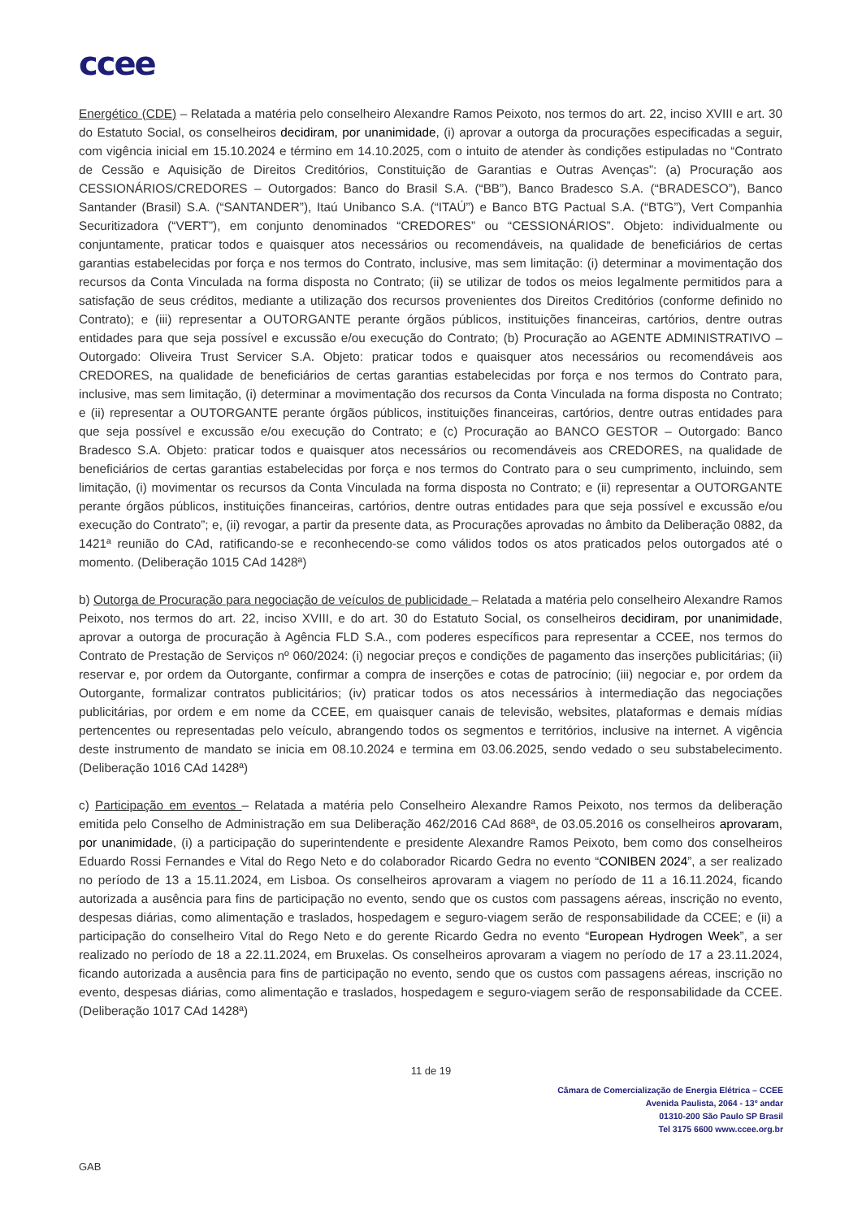ccee
Energético (CDE) – Relatada a matéria pelo conselheiro Alexandre Ramos Peixoto, nos termos do art. 22, inciso XVIII e art. 30 do Estatuto Social, os conselheiros decidiram, por unanimidade, (i) aprovar a outorga da procurações especificadas a seguir, com vigência inicial em 15.10.2024 e término em 14.10.2025, com o intuito de atender às condições estipuladas no “Contrato de Cessão e Aquisição de Direitos Creditórios, Constituição de Garantias e Outras Avenças”: (a) Procuração aos CESSIONÁRIOS/CREDORES – Outorgados: Banco do Brasil S.A. (“BB”), Banco Bradesco S.A. (“BRADESCO”), Banco Santander (Brasil) S.A. (“SANTANDER”), Itaú Unibanco S.A. (“ITAÚ”) e Banco BTG Pactual S.A. (“BTG”), Vert Companhia Securitizadora (“VERT”), em conjunto denominados “CREDORES” ou “CESSIONÁRIOS”. Objeto: individualmente ou conjuntamente, praticar todos e quaisquer atos necessários ou recomendáveis, na qualidade de beneficiários de certas garantias estabelecidas por força e nos termos do Contrato, inclusive, mas sem limitação: (i) determinar a movimentação dos recursos da Conta Vinculada na forma disposta no Contrato; (ii) se utilizar de todos os meios legalmente permitidos para a satisfação de seus créditos, mediante a utilização dos recursos provenientes dos Direitos Creditórios (conforme definido no Contrato); e (iii) representar a OUTORGANTE perante órgãos públicos, instituições financeiras, cartórios, dentre outras entidades para que seja possível e excussão e/ou execução do Contrato; (b) Procuração ao AGENTE ADMINISTRATIVO – Outorgado: Oliveira Trust Servicer S.A. Objeto: praticar todos e quaisquer atos necessários ou recomendáveis aos CREDORES, na qualidade de beneficiários de certas garantias estabelecidas por força e nos termos do Contrato para, inclusive, mas sem limitação, (i) determinar a movimentação dos recursos da Conta Vinculada na forma disposta no Contrato; e (ii) representar a OUTORGANTE perante órgãos públicos, instituições financeiras, cartórios, dentre outras entidades para que seja possível e excussão e/ou execução do Contrato; e (c) Procuração ao BANCO GESTOR – Outorgado: Banco Bradesco S.A. Objeto: praticar todos e quaisquer atos necessários ou recomendáveis aos CREDORES, na qualidade de beneficiários de certas garantias estabelecidas por força e nos termos do Contrato para o seu cumprimento, incluindo, sem limitação, (i) movimentar os recursos da Conta Vinculada na forma disposta no Contrato; e (ii) representar a OUTORGANTE perante órgãos públicos, instituições financeiras, cartórios, dentre outras entidades para que seja possível e excussão e/ou execução do Contrato”; e, (ii) revogar, a partir da presente data, as Procurações aprovadas no âmbito da Deliberação 0882, da 1421ª reunião do CAd, ratificando-se e reconhecendo-se como válidos todos os atos praticados pelos outorgados até o momento. (Deliberação 1015 CAd 1428ª)
b) Outorga de Procuração para negociação de veículos de publicidade – Relatada a matéria pelo conselheiro Alexandre Ramos Peixoto, nos termos do art. 22, inciso XVIII, e do art. 30 do Estatuto Social, os conselheiros decidiram, por unanimidade, aprovar a outorga de procuração à Agência FLD S.A., com poderes específicos para representar a CCEE, nos termos do Contrato de Prestação de Serviços nº 060/2024: (i) negociar preços e condições de pagamento das inserções publicitárias; (ii) reservar e, por ordem da Outorgante, confirmar a compra de inserções e cotas de patrocínio; (iii) negociar e, por ordem da Outorgante, formalizar contratos publicitários; (iv) praticar todos os atos necessários à intermediação das negociações publicitárias, por ordem e em nome da CCEE, em quaisquer canais de televisão, websites, plataformas e demais mídias pertencentes ou representadas pelo veículo, abrangendo todos os segmentos e territórios, inclusive na internet. A vigência deste instrumento de mandato se inicia em 08.10.2024 e termina em 03.06.2025, sendo vedado o seu substabelecimento. (Deliberação 1016 CAd 1428ª)
c) Participação em eventos – Relatada a matéria pelo Conselheiro Alexandre Ramos Peixoto, nos termos da deliberação emitida pelo Conselho de Administração em sua Deliberação 462/2016 CAd 868ª, de 03.05.2016 os conselheiros aprovaram, por unanimidade, (i) a participação do superintendente e presidente Alexandre Ramos Peixoto, bem como dos conselheiros Eduardo Rossi Fernandes e Vital do Rego Neto e do colaborador Ricardo Gedra no evento “CONIBEN 2024”, a ser realizado no período de 13 a 15.11.2024, em Lisboa. Os conselheiros aprovaram a viagem no período de 11 a 16.11.2024, ficando autorizada a ausência para fins de participação no evento, sendo que os custos com passagens aéreas, inscrição no evento, despesas diárias, como alimentação e traslados, hospedagem e seguro-viagem serão de responsabilidade da CCEE; e (ii) a participação do conselheiro Vital do Rego Neto e do gerente Ricardo Gedra no evento “European Hydrogen Week”, a ser realizado no período de 18 a 22.11.2024, em Bruxelas. Os conselheiros aprovaram a viagem no período de 17 a 23.11.2024, ficando autorizada a ausência para fins de participação no evento, sendo que os custos com passagens aéreas, inscrição no evento, despesas diárias, como alimentação e traslados, hospedagem e seguro-viagem serão de responsabilidade da CCEE. (Deliberação 1017 CAd 1428ª)
11 de 19
Câmara de Comercialização de Energia Elétrica – CCEE
Avenida Paulista, 2064 - 13º andar
01310-200 São Paulo SP Brasil
Tel 3175 6600 www.ccee.org.br
GAB